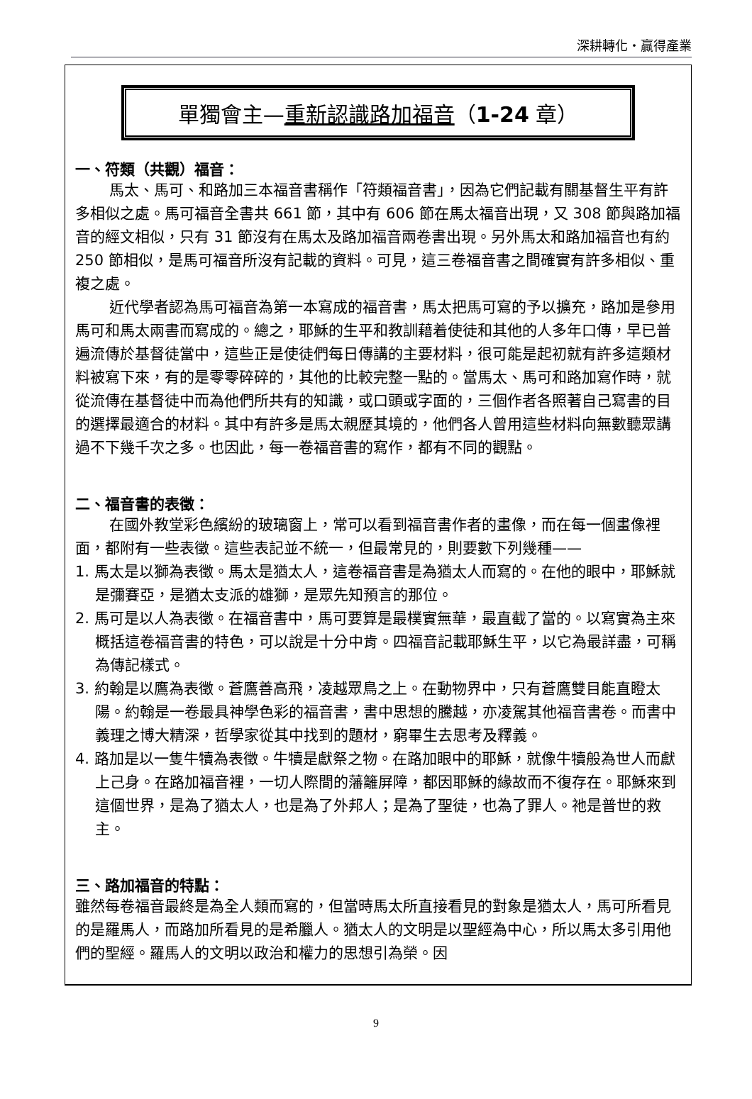深耕轉化・贏得產業
單獨會主—重新認識路加福音（1-24 章）
一、符類（共觀）福音：
馬太、馬可、和路加三本福音書稱作「符類福音書」，因為它們記載有關基督生平有許多相似之處。馬可福音全書共 661 節，其中有 606 節在馬太福音出現，又 308 節與路加福音的經文相似，只有 31 節沒有在馬太及路加福音兩卷書出現。另外馬太和路加福音也有約 250 節相似，是馬可福音所沒有記載的資料。可見，這三卷福音書之間確實有許多相似、重複之處。
近代學者認為馬可福音為第一本寫成的福音書，馬太把馬可寫的予以擴充，路加是參用馬可和馬太兩書而寫成的。總之，耶穌的生平和教訓藉着使徒和其他的人多年口傳，早已普遍流傳於基督徒當中，這些正是使徒們每日傳講的主要材料，很可能是起初就有許多這類材料被寫下來，有的是零零碎碎的，其他的比較完整一點的。當馬太、馬可和路加寫作時，就從流傳在基督徒中而為他們所共有的知識，或口頭或字面的，三個作者各照著自己寫書的目的選擇最適合的材料。其中有許多是馬太親歷其境的，他們各人曾用這些材料向無數聽眾講過不下幾千次之多。也因此，每一卷福音書的寫作，都有不同的觀點。
二、福音書的表徵：
在國外教堂彩色繽紛的玻璃窗上，常可以看到福音書作者的畫像，而在每一個畫像裡面，都附有一些表徵。這些表記並不統一，但最常見的，則要數下列幾種——
1. 馬太是以獅為表徵。馬太是猶太人，這卷福音書是為猶太人而寫的。在他的眼中，耶穌就是彌賽亞，是猶太支派的雄獅，是眾先知預言的那位。
2. 馬可是以人為表徵。在福音書中，馬可要算是最樸實無華，最直截了當的。以寫實為主來概括這卷福音書的特色，可以說是十分中肯。四福音記載耶穌生平，以它為最詳盡，可稱為傳記樣式。
3. 約翰是以鷹為表徵。蒼鷹善高飛，凌越眾鳥之上。在動物界中，只有蒼鷹雙目能直瞪太陽。約翰是一卷最具神學色彩的福音書，書中思想的騰越，亦凌駕其他福音書卷。而書中義理之博大精深，哲學家從其中找到的題材，窮畢生去思考及釋義。
4. 路加是以一隻牛犢為表徵。牛犢是獻祭之物。在路加眼中的耶穌，就像牛犢般為世人而獻上己身。在路加福音裡，一切人際間的藩籬屏障，都因耶穌的緣故而不復存在。耶穌來到這個世界，是為了猶太人，也是為了外邦人；是為了聖徒，也為了罪人。祂是普世的救主。
三、路加福音的特點：
雖然每卷福音最終是為全人類而寫的，但當時馬太所直接看見的對象是猶太人，馬可所看見的是羅馬人，而路加所看見的是希臘人。猶太人的文明是以聖經為中心，所以馬太多引用他們的聖經。羅馬人的文明以政治和權力的思想引為榮。因
9